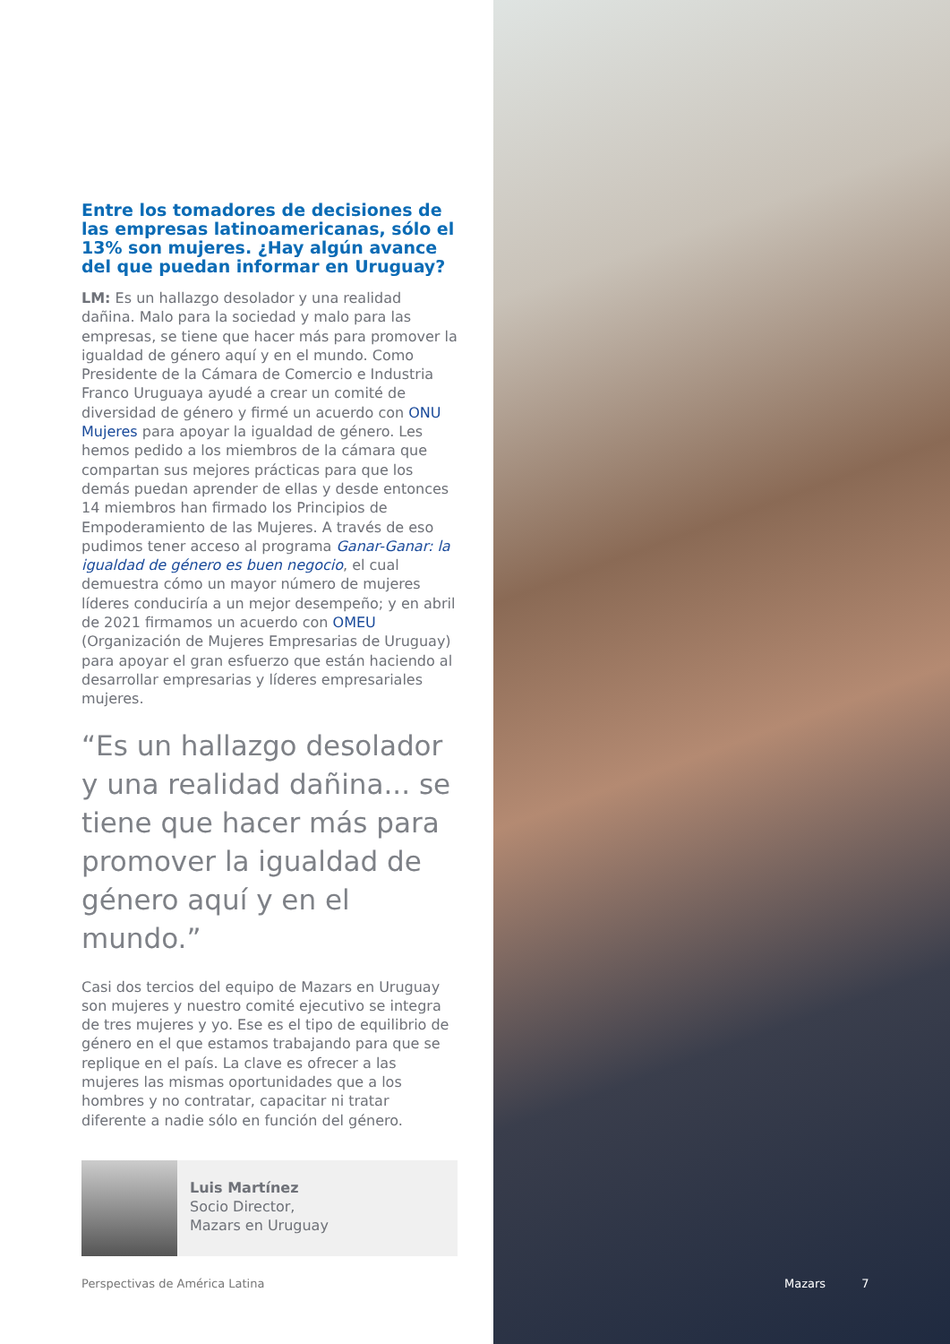Entre los tomadores de decisiones de las empresas latinoamericanas, sólo el 13% son mujeres. ¿Hay algún avance del que puedan informar en Uruguay?
LM: Es un hallazgo desolador y una realidad dañina. Malo para la sociedad y malo para las empresas, se tiene que hacer más para promover la igualdad de género aquí y en el mundo. Como Presidente de la Cámara de Comercio e Industria Franco Uruguaya ayudé a crear un comité de diversidad de género y firmé un acuerdo con ONU Mujeres para apoyar la igualdad de género. Les hemos pedido a los miembros de la cámara que compartan sus mejores prácticas para que los demás puedan aprender de ellas y desde entonces 14 miembros han firmado los Principios de Empoderamiento de las Mujeres. A través de eso pudimos tener acceso al programa Ganar-Ganar: la igualdad de género es buen negocio, el cual demuestra cómo un mayor número de mujeres líderes conduciría a un mejor desempeño; y en abril de 2021 firmamos un acuerdo con OMEU (Organización de Mujeres Empresarias de Uruguay) para apoyar el gran esfuerzo que están haciendo al desarrollar empresarias y líderes empresariales mujeres.
“Es un hallazgo desolador y una realidad dañina... se tiene que hacer más para promover la igualdad de género aquí y en el mundo.”
Casi dos tercios del equipo de Mazars en Uruguay son mujeres y nuestro comité ejecutivo se integra de tres mujeres y yo. Ese es el tipo de equilibrio de género en el que estamos trabajando para que se replique en el país. La clave es ofrecer a las mujeres las mismas oportunidades que a los hombres y no contratar, capacitar ni tratar diferente a nadie sólo en función del género.
Luis Martínez
Socio Director,
Mazars en Uruguay
Perspectivas de América Latina Mazars 7